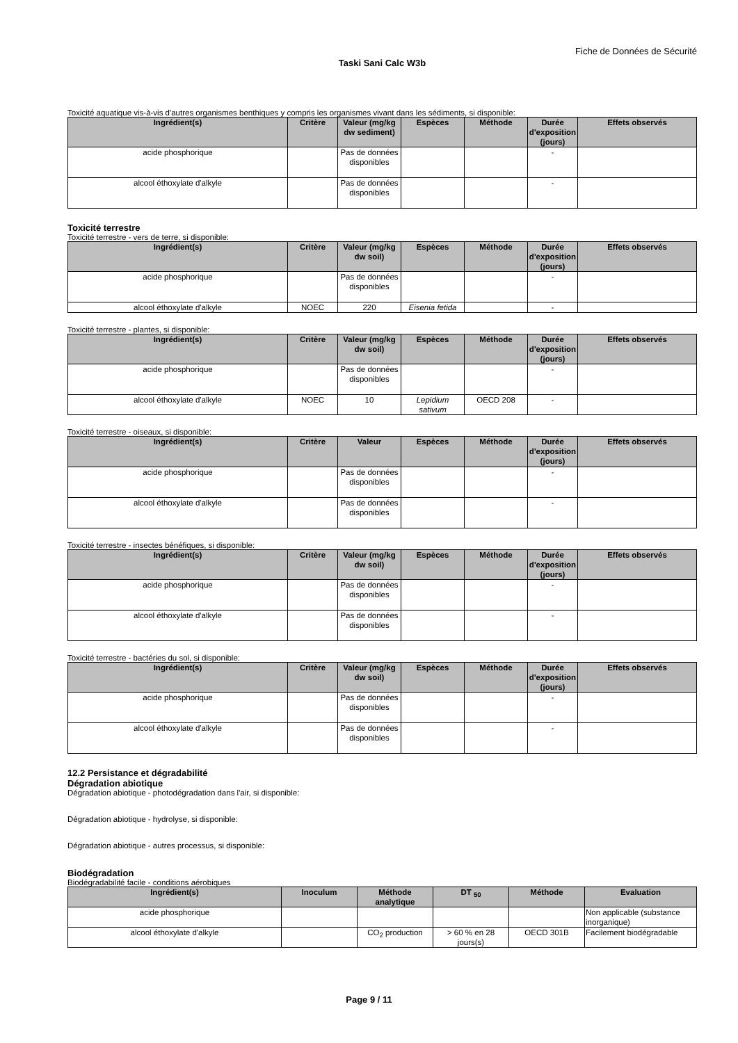Fiche de Données de Sécurité
Taski Sani Calc W3b
Toxicité aquatique vis-à-vis d'autres organismes benthiques y compris les organismes vivant dans les sédiments, si disponible:
| Ingrédient(s) | Critère | Valeur (mg/kg dw sediment) | Espèces | Méthode | Durée d'exposition (jours) | Effets observés |
| --- | --- | --- | --- | --- | --- | --- |
| acide phosphorique | | Pas de données disponibles | | | - | |
| alcool éthoxylate d'alkyle | | Pas de données disponibles | | | - | |
Toxicité terrestre
Toxicité terrestre - vers de terre, si disponible:
| Ingrédient(s) | Critère | Valeur (mg/kg dw soil) | Espèces | Méthode | Durée d'exposition (jours) | Effets observés |
| --- | --- | --- | --- | --- | --- | --- |
| acide phosphorique | | Pas de données disponibles | | | - | |
| alcool éthoxylate d'alkyle | NOEC | 220 | Eisenia fetida | | - | |
Toxicité terrestre - plantes, si disponible:
| Ingrédient(s) | Critère | Valeur (mg/kg dw soil) | Espèces | Méthode | Durée d'exposition (jours) | Effets observés |
| --- | --- | --- | --- | --- | --- | --- |
| acide phosphorique | | Pas de données disponibles | | | - | |
| alcool éthoxylate d'alkyle | NOEC | 10 | Lepidium sativum | OECD 208 | - | |
Toxicité terrestre - oiseaux, si disponible:
| Ingrédient(s) | Critère | Valeur | Espèces | Méthode | Durée d'exposition (jours) | Effets observés |
| --- | --- | --- | --- | --- | --- | --- |
| acide phosphorique | | Pas de données disponibles | | | - | |
| alcool éthoxylate d'alkyle | | Pas de données disponibles | | | - | |
Toxicité terrestre - insectes bénéfiques, si disponible:
| Ingrédient(s) | Critère | Valeur (mg/kg dw soil) | Espèces | Méthode | Durée d'exposition (jours) | Effets observés |
| --- | --- | --- | --- | --- | --- | --- |
| acide phosphorique | | Pas de données disponibles | | | - | |
| alcool éthoxylate d'alkyle | | Pas de données disponibles | | | - | |
Toxicité terrestre - bactéries du sol, si disponible:
| Ingrédient(s) | Critère | Valeur (mg/kg dw soil) | Espèces | Méthode | Durée d'exposition (jours) | Effets observés |
| --- | --- | --- | --- | --- | --- | --- |
| acide phosphorique | | Pas de données disponibles | | | - | |
| alcool éthoxylate d'alkyle | | Pas de données disponibles | | | - | |
12.2 Persistance et dégradabilité
Dégradation abiotique
Dégradation abiotique - photodégradation dans l'air, si disponible:
Dégradation abiotique - hydrolyse, si disponible:
Dégradation abiotique - autres processus, si disponible:
Biodégradation
Biodégradabilité facile - conditions aérobiques
| Ingrédient(s) | Inoculum | Méthode analytique | DT <sub>50</sub> | Méthode | Evaluation |
| --- | --- | --- | --- | --- | --- |
| acide phosphorique | | | | | Non applicable (substance inorganique) |
| alcool éthoxylate d'alkyle | | CO<sub>2</sub> production | > 60 % en 28 jours(s) | OECD 301B | Facilement biodégradable |
Page 9 / 11